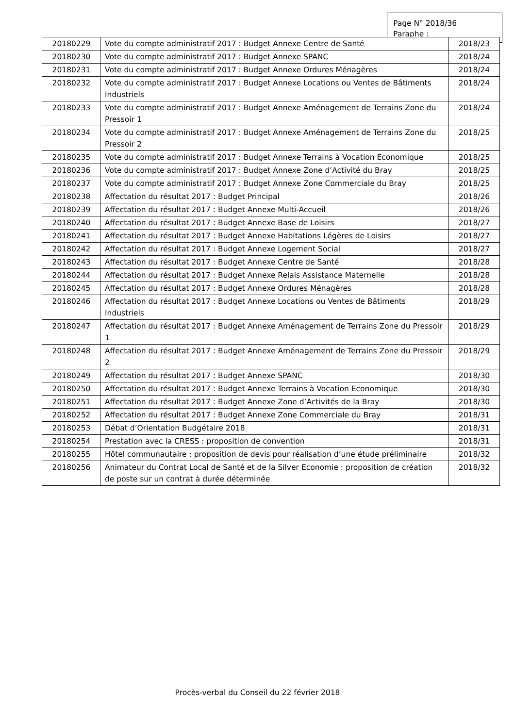Page N° 2018/36
Paraphe :
| 20180229 | Vote du compte administratif 2017 : Budget Annexe Centre de Santé | 2018/23 |
| 20180230 | Vote du compte administratif 2017 : Budget Annexe SPANC | 2018/24 |
| 20180231 | Vote du compte administratif 2017 : Budget Annexe Ordures Ménagères | 2018/24 |
| 20180232 | Vote du compte administratif 2017 : Budget Annexe Locations ou Ventes de Bâtiments Industriels | 2018/24 |
| 20180233 | Vote du compte administratif 2017 : Budget Annexe Aménagement de Terrains Zone du Pressoir 1 | 2018/24 |
| 20180234 | Vote du compte administratif 2017 : Budget Annexe Aménagement de Terrains Zone du Pressoir 2 | 2018/25 |
| 20180235 | Vote du compte administratif 2017 : Budget Annexe Terrains à Vocation Economique | 2018/25 |
| 20180236 | Vote du compte administratif 2017 : Budget Annexe Zone d’Activité du Bray | 2018/25 |
| 20180237 | Vote du compte administratif 2017 : Budget Annexe Zone Commerciale du Bray | 2018/25 |
| 20180238 | Affectation du résultat 2017 : Budget Principal | 2018/26 |
| 20180239 | Affectation du résultat 2017 : Budget Annexe Multi-Accueil | 2018/26 |
| 20180240 | Affectation du résultat 2017 : Budget Annexe Base de Loisirs | 2018/27 |
| 20180241 | Affectation du résultat 2017 : Budget Annexe Habitations Légères de Loisirs | 2018/27 |
| 20180242 | Affectation du résultat 2017 : Budget Annexe Logement Social | 2018/27 |
| 20180243 | Affectation du résultat 2017 : Budget Annexe Centre de Santé | 2018/28 |
| 20180244 | Affectation du résultat 2017 : Budget Annexe Relais Assistance Maternelle | 2018/28 |
| 20180245 | Affectation du résultat 2017 : Budget Annexe Ordures Ménagères | 2018/28 |
| 20180246 | Affectation du résultat 2017 : Budget Annexe Locations ou Ventes de Bâtiments Industriels | 2018/29 |
| 20180247 | Affectation du résultat 2017 : Budget Annexe Aménagement de Terrains Zone du Pressoir 1 | 2018/29 |
| 20180248 | Affectation du résultat 2017 : Budget Annexe Aménagement de Terrains Zone du Pressoir 2 | 2018/29 |
| 20180249 | Affectation du résultat 2017 : Budget Annexe SPANC | 2018/30 |
| 20180250 | Affectation du résultat 2017 : Budget Annexe Terrains à Vocation Economique | 2018/30 |
| 20180251 | Affectation du résultat 2017 : Budget Annexe Zone d’Activités de la Bray | 2018/30 |
| 20180252 | Affectation du résultat 2017 : Budget Annexe Zone Commerciale du Bray | 2018/31 |
| 20180253 | Débat d’Orientation Budgétaire 2018 | 2018/31 |
| 20180254 | Prestation avec la CRESS : proposition de convention | 2018/31 |
| 20180255 | Hôtel communautaire : proposition de devis pour réalisation d’une étude préliminaire | 2018/32 |
| 20180256 | Animateur du Contrat Local de Santé et de la Silver Economie : proposition de création de poste sur un contrat à durée déterminée | 2018/32 |
Procès-verbal du Conseil du 22 février 2018